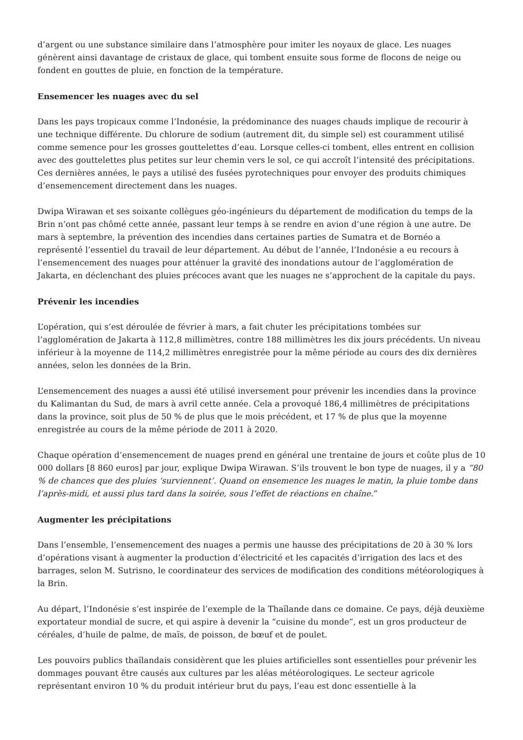d’argent ou une substance similaire dans l’atmosphère pour imiter les noyaux de glace. Les nuages génèrent ainsi davantage de cristaux de glace, qui tombent ensuite sous forme de flocons de neige ou fondent en gouttes de pluie, en fonction de la température.
Ensemencer les nuages avec du sel
Dans les pays tropicaux comme l’Indonésie, la prédominance des nuages chauds implique de recourir à une technique différente. Du chlorure de sodium (autrement dit, du simple sel) est couramment utilisé comme semence pour les grosses gouttelettes d’eau. Lorsque celles-ci tombent, elles entrent en collision avec des gouttelettes plus petites sur leur chemin vers le sol, ce qui accroît l’intensité des précipitations. Ces dernières années, le pays a utilisé des fusées pyrotechniques pour envoyer des produits chimiques d’ensemencement directement dans les nuages.
Dwipa Wirawan et ses soixante collègues géo-ingénieurs du département de modification du temps de la Brin n’ont pas chômé cette année, passant leur temps à se rendre en avion d’une région à une autre. De mars à septembre, la prévention des incendies dans certaines parties de Sumatra et de Bornéo a représenté l’essentiel du travail de leur département. Au début de l’année, l’Indonésie a eu recours à l’ensemencement des nuages pour atténuer la gravité des inondations autour de l’agglomération de Jakarta, en déclenchant des pluies précoces avant que les nuages ne s’approchent de la capitale du pays.
Prévenir les incendies
L’opération, qui s’est déroulée de février à mars, a fait chuter les précipitations tombées sur l’agglomération de Jakarta à 112,8 millimètres, contre 188 millimètres les dix jours précédents. Un niveau inférieur à la moyenne de 114,2 millimètres enregistrée pour la même période au cours des dix dernières années, selon les données de la Brin.
L’ensemencement des nuages a aussi été utilisé inversement pour prévenir les incendies dans la province du Kalimantan du Sud, de mars à avril cette année. Cela a provoqué 186,4 millimètres de précipitations dans la province, soit plus de 50 % de plus que le mois précédent, et 17 % de plus que la moyenne enregistrée au cours de la même période de 2011 à 2020.
Chaque opération d’ensemencement de nuages prend en général une trentaine de jours et coûte plus de 10 000 dollars [8 860 euros] par jour, explique Dwipa Wirawan. S’ils trouvent le bon type de nuages, il y a “80 % de chances que des pluies ‘surviennent’. Quand on ensemence les nuages le matin, la pluie tombe dans l’après-midi, et aussi plus tard dans la soirée, sous l’effet de réactions en chaîne.”
Augmenter les précipitations
Dans l’ensemble, l’ensemencement des nuages a permis une hausse des précipitations de 20 à 30 % lors d’opérations visant à augmenter la production d’électricité et les capacités d’irrigation des lacs et des barrages, selon M. Sutrisno, le coordinateur des services de modification des conditions météorologiques à la Brin.
Au départ, l’Indonésie s’est inspirée de l’exemple de la Thaïlande dans ce domaine. Ce pays, déjà deuxième exportateur mondial de sucre, et qui aspire à devenir la “cuisine du monde”, est un gros producteur de céréales, d’huile de palme, de maïs, de poisson, de bœuf et de poulet.
Les pouvoirs publics thaïlandais considèrent que les pluies artificielles sont essentielles pour prévenir les dommages pouvant être causés aux cultures par les aléas météorologiques. Le secteur agricole représentant environ 10 % du produit intérieur brut du pays, l’eau est donc essentielle à la